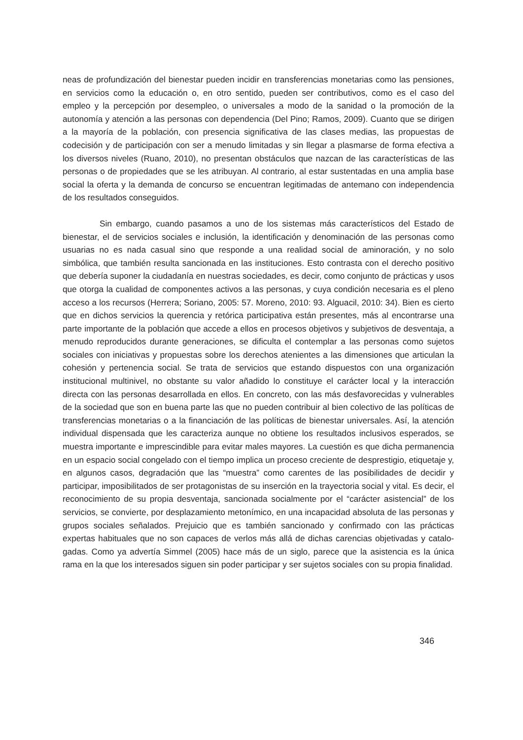neas de profundización del bienestar pueden incidir en transferencias monetarias como las pensiones, en servicios como la educación o, en otro sentido, pueden ser contributivos, co­mo es el caso del empleo y la percepción por desempleo, o universales a modo de la sani­dad o la promoción de la autonomía y atención a las personas con dependencia (Del Pino; Ramos, 2009). Cuanto que se dirigen a la mayoría de la población, con presencia significati­va de las clases medias, las propuestas de codecisión y de participación con ser a menudo limitadas y sin llegar a plasmarse de forma efectiva a los diversos niveles (Ruano, 2010), no presentan obstáculos que nazcan de las características de las personas o de propiedades que se les atribuyan. Al contrario, al estar sustentadas en una amplia base social la oferta y la demanda de concurso se encuentran legitimadas de antemano con independencia de los resultados conseguidos.
Sin embargo, cuando pasamos a uno de los sistemas más característicos del Esta­do de bienestar, el de servicios sociales e inclusión, la identificación y denominación de las personas como usuarias no es nada casual sino que responde a una realidad social de ami­noración, y no solo simbólica, que también resulta sancionada en las instituciones. Esto contrasta con el derecho positivo que debería suponer la ciudadanía en nuestras socieda­des, es decir, como conjunto de prácticas y usos que otorga la cualidad de componentes ac­tivos a las personas, y cuya condición necesaria es el pleno acceso a los recursos (Herrera; Soriano, 2005: 57. Moreno, 2010: 93. Alguacil, 2010: 34). Bien es cierto que en dichos servi­cios la querencia y retórica participativa están presentes, más al encontrarse una parte im­portante de la población que accede a ellos en procesos objetivos y subjetivos de desventaja, a menudo reproducidos durante generaciones, se dificulta el contemplar a las personas como sujetos sociales con iniciativas y propuestas sobre los derechos atenientes a las dimensiones que articulan la cohesión y pertenencia social. Se trata de servicios que estando dispuestos con una organización institucional multinivel, no obstante su valor aña­dido lo constituye el carácter local y la interacción directa con las personas desarrollada en ellos. En concreto, con las más desfavorecidas y vulnerables de la sociedad que son en buena parte las que no pueden contribuir al bien colectivo de las políticas de transferencias monetarias o a la financiación de las políticas de bienestar universales. Así, la atención indi­vidual dispensada que les caracteriza aunque no obtiene los resultados inclusivos espera­dos, se muestra importante e imprescindible para evitar males mayores. La cuestión es que dicha permanencia en un espacio social congelado con el tiempo implica un proceso cre­ciente de desprestigio, etiquetaje y, en algunos casos, degradación que las “muestra” como carentes de las posibilidades de decidir y participar, imposibilitados de ser protagonistas de su inserción en la trayectoria social y vital. Es decir, el reconocimiento de su propia desven­taja, sancionada socialmente por el “carácter asistencial” de los servicios, se convierte, por desplazamiento metonímico, en una incapacidad absoluta de las personas y grupos sociales señalados. Prejuicio que es también sancionado y confirmado con las prácticas expertas habituales que no son capaces de verlos más allá de dichas carencias objetivadas y catalo­gadas. Como ya advertía Simmel (2005) hace más de un siglo, parece que la asistencia es la única rama en la que los interesados siguen sin poder participar y ser sujetos sociales con su propia finalidad.
346